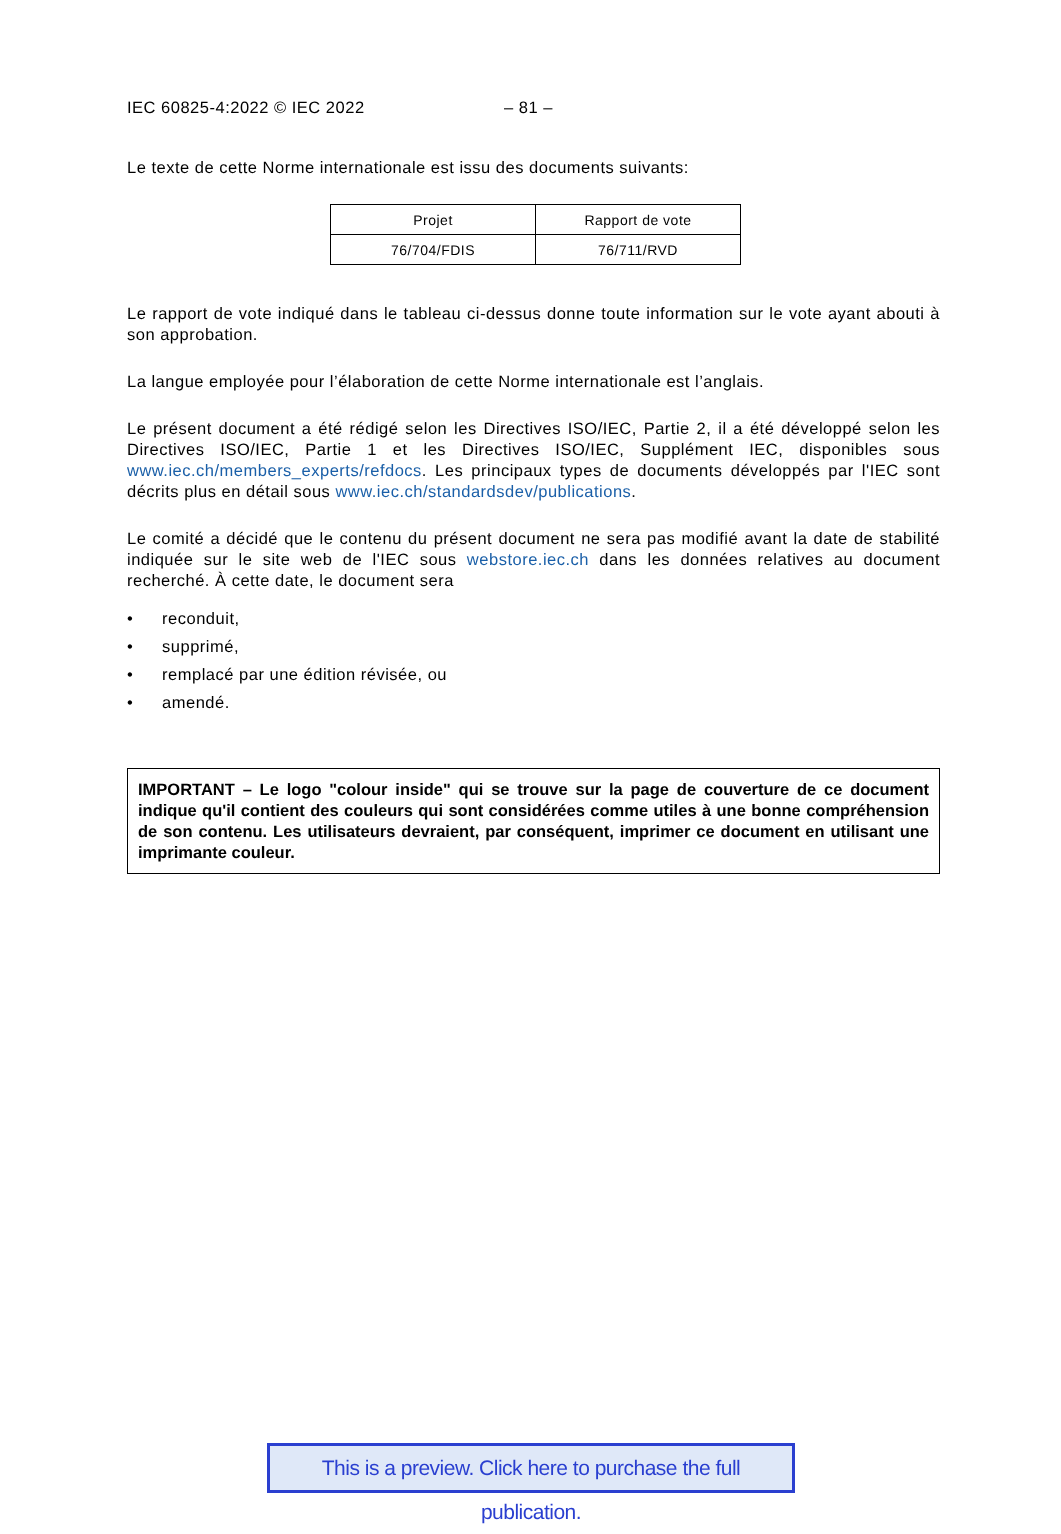IEC 60825-4:2022 © IEC 2022 – 81 –
Le texte de cette Norme internationale est issu des documents suivants:
| Projet | Rapport de vote |
| --- | --- |
| 76/704/FDIS | 76/711/RVD |
Le rapport de vote indiqué dans le tableau ci-dessus donne toute information sur le vote ayant abouti à son approbation.
La langue employée pour l’élaboration de cette Norme internationale est l’anglais.
Le présent document a été rédigé selon les Directives ISO/IEC, Partie 2, il a été développé selon les Directives ISO/IEC, Partie 1 et les Directives ISO/IEC, Supplément IEC, disponibles sous www.iec.ch/members_experts/refdocs. Les principaux types de documents développés par l'IEC sont décrits plus en détail sous www.iec.ch/standardsdev/publications.
Le comité a décidé que le contenu du présent document ne sera pas modifié avant la date de stabilité indiquée sur le site web de l'IEC sous webstore.iec.ch dans les données relatives au document recherché. À cette date, le document sera
• reconduit,
• supprimé,
• remplacé par une édition révisée, ou
• amendé.
IMPORTANT – Le logo "colour inside" qui se trouve sur la page de couverture de ce document indique qu'il contient des couleurs qui sont considérées comme utiles à une bonne compréhension de son contenu. Les utilisateurs devraient, par conséquent, imprimer ce document en utilisant une imprimante couleur.
This is a preview. Click here to purchase the full publication.